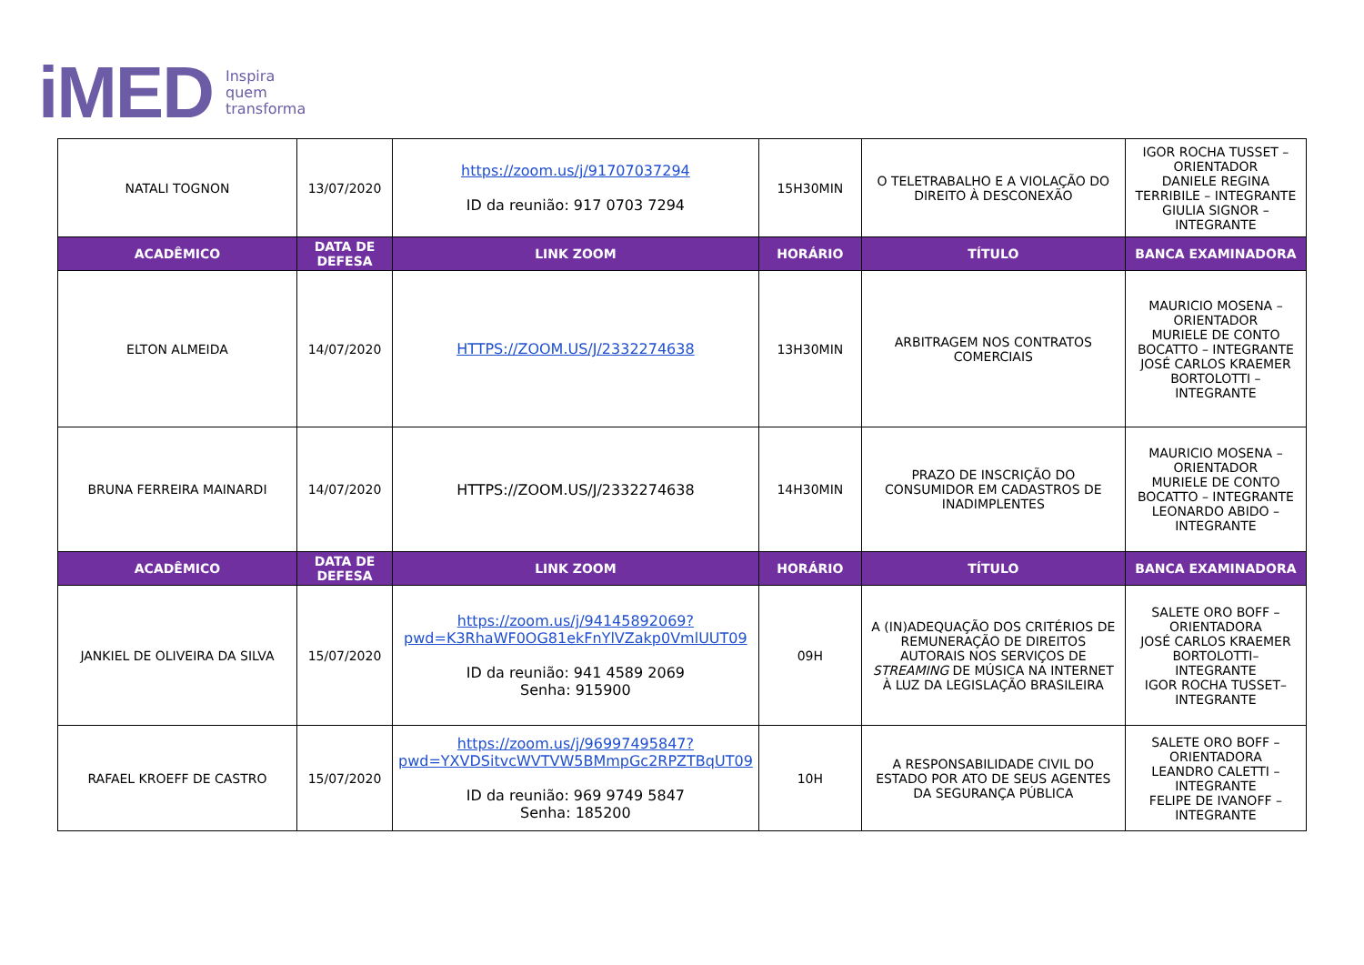iMED Inspira
quem
transforma
| NATALI TOGNON | 13/07/2020 | https://zoom.us/j/91707037294 ID da reunião: 917 0703 7294 | 15H30MIN | O TELETRABALHO E A VIOLAÇÃO DO DIREITO À DESCONEXÃO | IGOR ROCHA TUSSET – ORIENTADOR DANIELE REGINA TERRIBILE – INTEGRANTE GIULIA SIGNOR –INTEGRANTE |
| ACADÊMICO | DATA DE DEFESA | LINK ZOOM | HORÁRIO | TÍTULO | BANCA EXAMINADORA |
| ELTON ALMEIDA | 14/07/2020 | HTTPS://ZOOM.US/J/2332274638 | 13H30MIN | ARBITRAGEM NOS CONTRATOS COMERCIAIS | MAURICIO MOSENA – ORIENTADOR MURIELE DE CONTO BOCATTO – INTEGRANTE JOSÉ CARLOS KRAEMER BORTOLOTTI – INTEGRANTE |
| BRUNA FERREIRA MAINARDI | 14/07/2020 | HTTPS://ZOOM.US/J/2332274638 | 14H30MIN | PRAZO DE INSCRIÇÃO DO CONSUMIDOR EM CADASTROS DE INADIMPLENTES | MAURICIO MOSENA – ORIENTADOR MURIELE DE CONTO BOCATTO – INTEGRANTE LEONARDO ABIDO – INTEGRANTE |
| ACADÊMICO | DATA DE DEFESA | LINK ZOOM | HORÁRIO | TÍTULO | BANCA EXAMINADORA |
| JANKIEL DE OLIVEIRA DA SILVA | 15/07/2020 | https://zoom.us/j/94145892069?pwd=K3RhaWF0OG81ekFnYlVZakp0VmlUUT09 ID da reunião: 941 4589 2069 Senha: 915900 | 09H | A (IN)ADEQUAÇÃO DOS CRITÉRIOS DE REMUNERAÇÃO DE DIREITOS AUTORAIS NOS SERVIÇOS DE STREAMING DE MÚSICA NA INTERNET À LUZ DA LEGISLAÇÃO BRASILEIRA | SALETE ORO BOFF – ORIENTADORA JOSÉ CARLOS KRAEMER BORTOLOTTI– INTEGRANTE IGOR ROCHA TUSSET– INTEGRANTE |
| RAFAEL KROEFF DE CASTRO | 15/07/2020 | https://zoom.us/j/96997495847?pwd=YXVDSitvcWVTVW5BMmpGc2RPZTBqUT09 ID da reunião: 969 9749 5847 Senha: 185200 | 10H | A RESPONSABILIDADE CIVIL DO ESTADO POR ATO DE SEUS AGENTES DA SEGURANÇA PÚBLICA | SALETE ORO BOFF – ORIENTADORA LEANDRO CALETTI – INTEGRANTE FELIPE DE IVANOFF – INTEGRANTE |